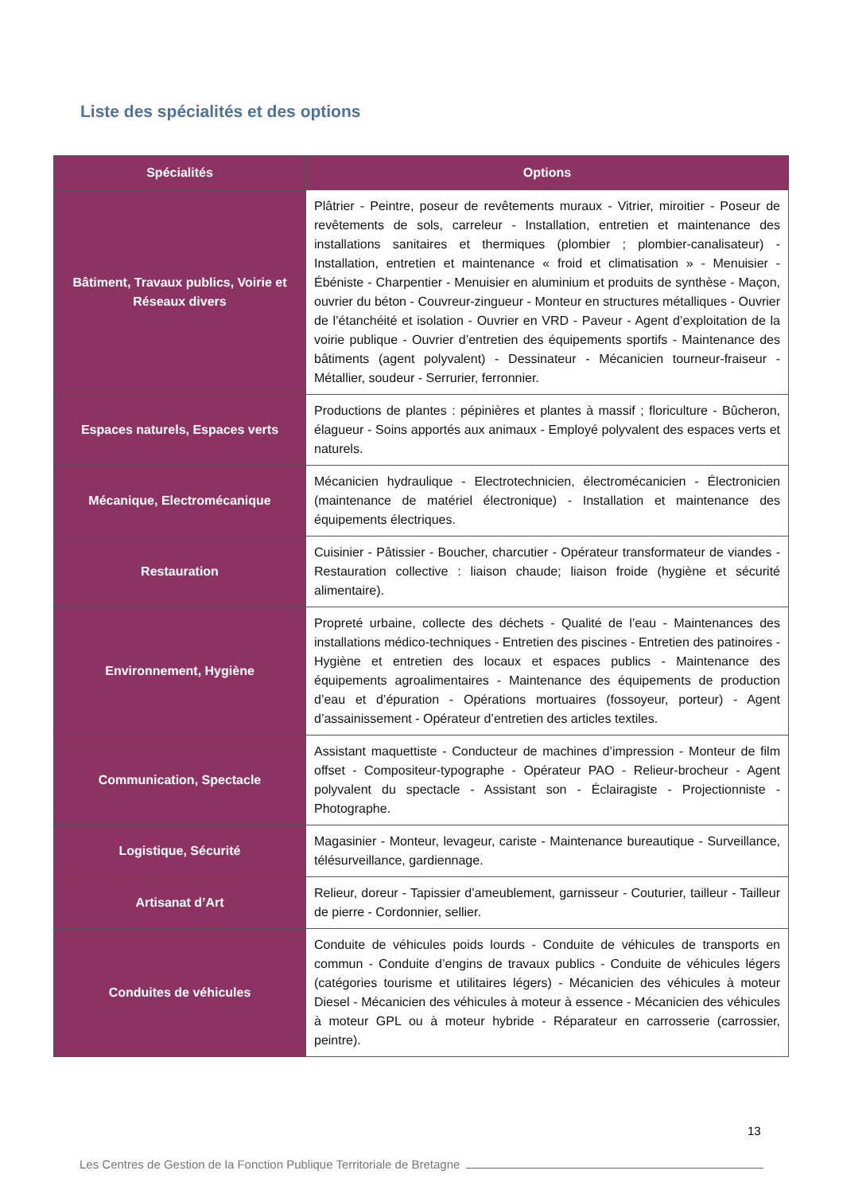Liste des spécialités et des options
| Spécialités | Options |
| --- | --- |
| Bâtiment, Travaux publics, Voirie et Réseaux divers | Plâtrier - Peintre, poseur de revêtements muraux - Vitrier, miroitier - Poseur de revêtements de sols, carreleur - Installation, entretien et maintenance des installations sanitaires et thermiques (plombier ; plombier-canalisateur) - Installation, entretien et maintenance « froid et climatisation » - Menuisier - Ébéniste - Charpentier - Menuisier en aluminium et produits de synthèse - Maçon, ouvrier du béton - Couvreur-zingueur - Monteur en structures métalliques - Ouvrier de l’étanchéité et isolation - Ouvrier en VRD - Paveur - Agent d’exploitation de la voirie publique - Ouvrier d’entretien des équipements sportifs - Maintenance des bâtiments (agent polyvalent) - Dessinateur - Mécanicien tourneur-fraiseur - Métallier, soudeur - Serrurier, ferronnier. |
| Espaces naturels, Espaces verts | Productions de plantes : pépinières et plantes à massif ; floriculture - Bûcheron, élagueur - Soins apportés aux animaux - Employé polyvalent des espaces verts et naturels. |
| Mécanique, Electromécanique | Mécanicien hydraulique - Electrotechnicien, électromécanicien - Électronicien (maintenance de matériel électronique) - Installation et maintenance des équipements électriques. |
| Restauration | Cuisinier - Pâtissier - Boucher, charcutier - Opérateur transformateur de viandes - Restauration collective : liaison chaude; liaison froide (hygiène et sécurité alimentaire). |
| Environnement, Hygiène | Propreté urbaine, collecte des déchets - Qualité de l’eau - Maintenances des installations médico-techniques - Entretien des piscines - Entretien des patinoires - Hygiène et entretien des locaux et espaces publics - Maintenance des équipements agroalimentaires - Maintenance des équipements de production d’eau et d’épuration - Opérations mortuaires (fossoyeur, porteur) - Agent d’assainissement - Opérateur d’entretien des articles textiles. |
| Communication, Spectacle | Assistant maquettiste - Conducteur de machines d’impression - Monteur de film offset - Compositeur-typographe - Opérateur PAO - Relieur-brocheur - Agent polyvalent du spectacle - Assistant son - Éclairagiste - Projectionniste - Photographe. |
| Logistique, Sécurité | Magasinier - Monteur, levageur, cariste - Maintenance bureautique - Surveillance, télésurveillance, gardiennage. |
| Artisanat d’Art | Relieur, doreur - Tapissier d’ameublement, garnisseur - Couturier, tailleur - Tailleur de pierre - Cordonnier, sellier. |
| Conduites de véhicules | Conduite de véhicules poids lourds - Conduite de véhicules de transports en commun - Conduite d’engins de travaux publics - Conduite de véhicules légers (catégories tourisme et utilitaires légers) - Mécanicien des véhicules à moteur Diesel - Mécanicien des véhicules à moteur à essence - Mécanicien des véhicules à moteur GPL ou à moteur hybride - Réparateur en carrosserie (carrossier, peintre). |
13
Les Centres de Gestion de la Fonction Publique Territoriale de Bretagne